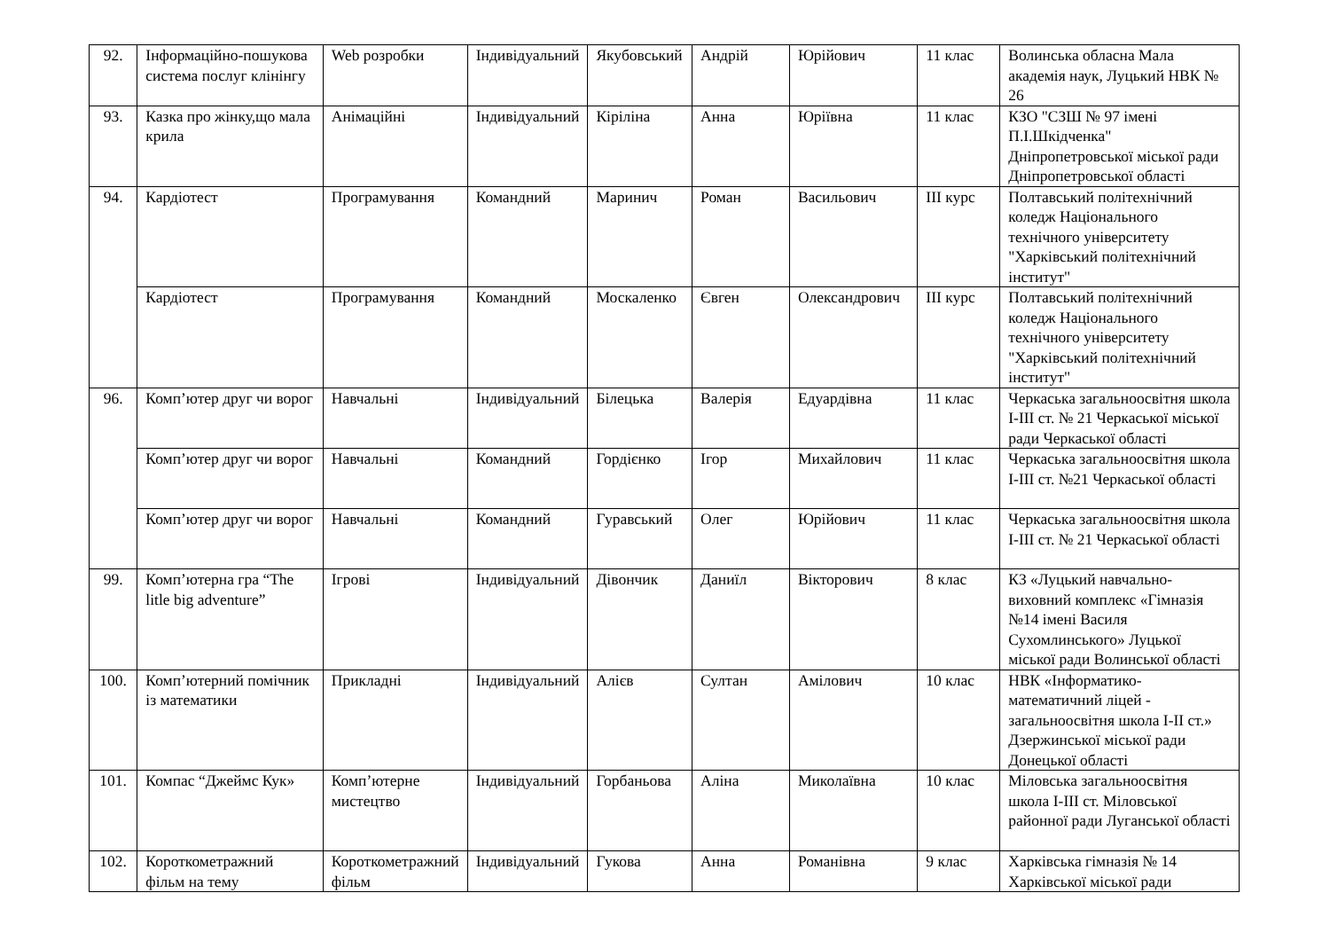| 92. | Інформаційно-пошукова система послуг клінінгу | Web розробки | Індивідуальний | Якубовський | Андрій | Юрійович | 11 клас | Волинська обласна Мала академія наук, Луцький НВК № 26 |
| 93. | Казка про жінку,що мала крила | Анімаційні | Індивідуальний | Кіріліна | Анна | Юріївна | 11 клас | КЗО "СЗШ № 97 імені П.І.Шкідченка" Дніпропетровської міської ради Дніпропетровської області |
| 94. | Кардіотест | Програмування | Командний | Маринич | Роман | Васильович | ІІІ курс | Полтавський політехнічний коледж Національного технічного університету "Харківський політехнічний інститут" |
| | Кардіотест | Програмування | Командний | Москаленко | Євген | Олександрович | ІІІ курс | Полтавський політехнічний коледж Національного технічного університету "Харківський політехнічний інститут" |
| 96. | Комп’ютер друг чи ворог | Навчальні | Індивідуальний | Білецька | Валерія | Едуардівна | 11 клас | Черкаська загальноосвітня школа І-ІІІ ст. № 21 Черкаської міської ради Черкаської області |
| | Комп’ютер друг чи ворог | Навчальні | Командний | Гордієнко | Ігор | Михайлович | 11 клас | Черкаська загальноосвітня школа І-ІІІ ст. №21 Черкаської області |
| | Комп’ютер друг чи ворог | Навчальні | Командний | Гуравський | Олег | Юрійович | 11 клас | Черкаська загальноосвітня школа І-ІІІ ст. № 21 Черкаської області |
| 99. | Комп’ютерна гра “The litle big adventure” | Ігрові | Індивідуальний | Дівончик | Даниїл | Вікторович | 8 клас | КЗ «Луцький навчально-виховний комплекс «Гімназія №14 імені Василя Сухомлинського» Луцької міської ради Волинської області |
| 100. | Комп’ютерний помічник із математики | Прикладні | Індивідуальний | Алієв | Султан | Амілович | 10 клас | НВК «Інформатико-математичний ліцей - загальноосвітня школа І-ІІ ст.» Дзержинської міської ради Донецької області |
| 101. | Компас “Джеймс Кук» | Комп’ютерне мистецтво | Індивідуальний | Горбаньова | Аліна | Миколаївна | 10 клас | Міловська загальноосвітня школа І-ІІІ ст. Міловської районної ради Луганської області |
| 102. | Короткометражний фільм на тему | Короткометражний фільм | Індивідуальний | Гукова | Анна | Романівна | 9 клас | Харківська гімназія № 14 Харківської міської ради |